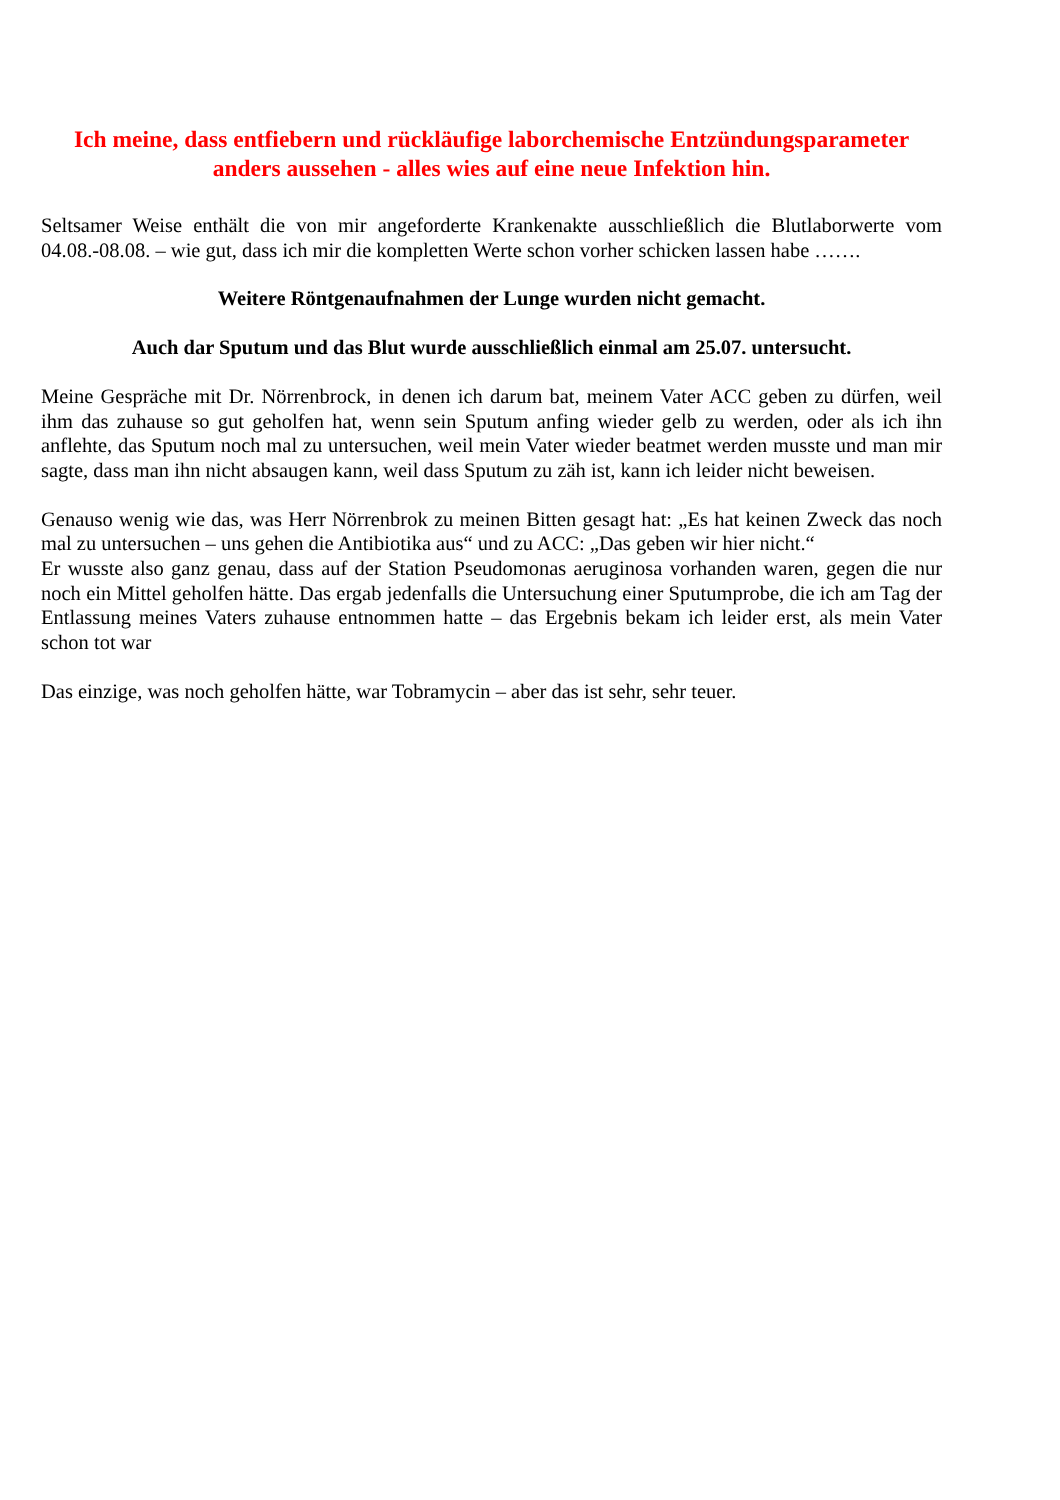Ich meine, dass entfiebern und rückläufige laborchemische Entzündungsparameter anders aussehen - alles wies auf eine neue Infektion hin.
Seltsamer Weise enthält die von mir angeforderte Krankenakte ausschließlich die Blutlaborwerte vom 04.08.-08.08. – wie gut, dass ich mir die kompletten Werte schon vorher schicken lassen habe …….
Weitere Röntgenaufnahmen der Lunge wurden nicht gemacht.
Auch dar Sputum und das Blut wurde ausschließlich einmal am 25.07. untersucht.
Meine Gespräche mit Dr. Nörrenbrock, in denen ich darum bat, meinem Vater ACC geben zu dürfen, weil ihm das zuhause so gut geholfen hat, wenn sein Sputum anfing wieder gelb zu werden, oder als ich ihn anflehte, das Sputum noch mal zu untersuchen, weil mein Vater wieder beatmet werden musste und man mir sagte, dass man ihn nicht absaugen kann, weil dass Sputum zu zäh ist, kann ich leider nicht beweisen.
Genauso wenig wie das, was Herr Nörrenbrok zu meinen Bitten gesagt hat: „Es hat keinen Zweck das noch mal zu untersuchen – uns gehen die Antibiotika aus“ und zu ACC: „Das geben wir hier nicht.“
Er wusste also ganz genau, dass auf der Station Pseudomonas aeruginosa vorhanden waren, gegen die nur noch ein Mittel geholfen hätte. Das ergab jedenfalls die Untersuchung einer Sputumprobe, die ich am Tag der Entlassung meines Vaters zuhause entnommen hatte – das Ergebnis bekam ich leider erst, als mein Vater schon tot war
Das einzige, was noch geholfen hätte, war Tobramycin – aber das ist sehr, sehr teuer.